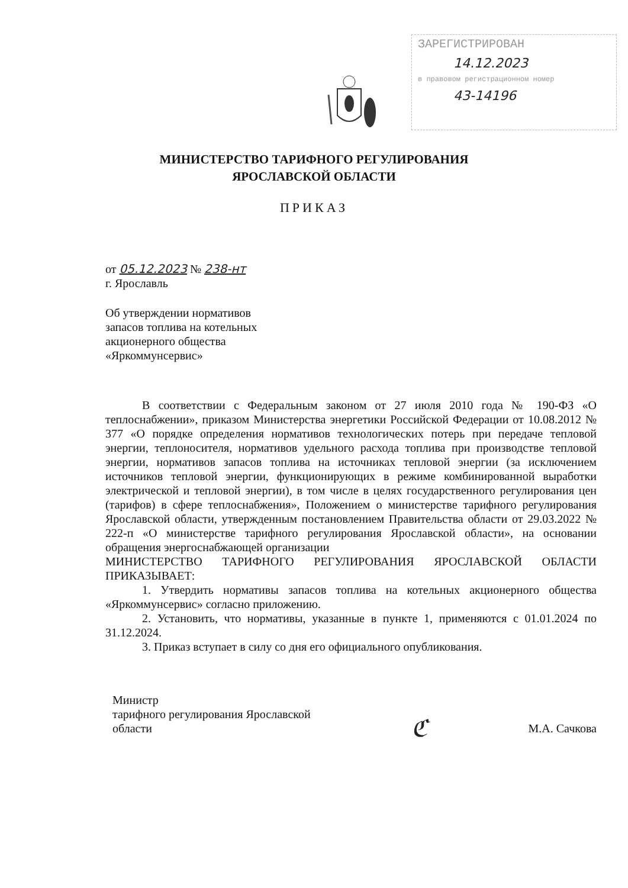ЗАРЕГИСТРИРОВАН
14.12.2023
в правовом регистрационном номер
43-14196
МИНИСТЕРСТВО ТАРИФНОГО РЕГУЛИРОВАНИЯ
ЯРОСЛАВСКОЙ ОБЛАСТИ
ПРИКАЗ
от 05.12.2023 № 238-нт
г. Ярославль
Об утверждении нормативов
запасов топлива на котельных
акционерного общества
«Яркоммунсервис»
В соответствии с Федеральным законом от 27 июля 2010 года № 190-ФЗ «О теплоснабжении», приказом Министерства энергетики Российской Федерации от 10.08.2012 № 377 «О порядке определения нормативов технологических потерь при передаче тепловой энергии, теплоносителя, нормативов удельного расхода топлива при производстве тепловой энергии, нормативов запасов топлива на источниках тепловой энергии (за исключением источников тепловой энергии, функционирующих в режиме комбинированной выработки электрической и тепловой энергии), в том числе в целях государственного регулирования цен (тарифов) в сфере теплоснабжения», Положением о министерстве тарифного регулирования Ярославской области, утвержденным постановлением Правительства области от 29.03.2022 № 222-п «О министерстве тарифного регулирования Ярославской области», на основании обращения энергоснабжающей организации
МИНИСТЕРСТВО ТАРИФНОГО РЕГУЛИРОВАНИЯ ЯРОСЛАВСКОЙ ОБЛАСТИ ПРИКАЗЫВАЕТ:
1. Утвердить нормативы запасов топлива на котельных акционерного общества «Яркоммунсервис» согласно приложению.
2. Установить, что нормативы, указанные в пункте 1, применяются с 01.01.2024 по 31.12.2024.
3. Приказ вступает в силу со дня его официального опубликования.
Министр
тарифного регулирования Ярославской
области
ℭ
М.А. Сачкова